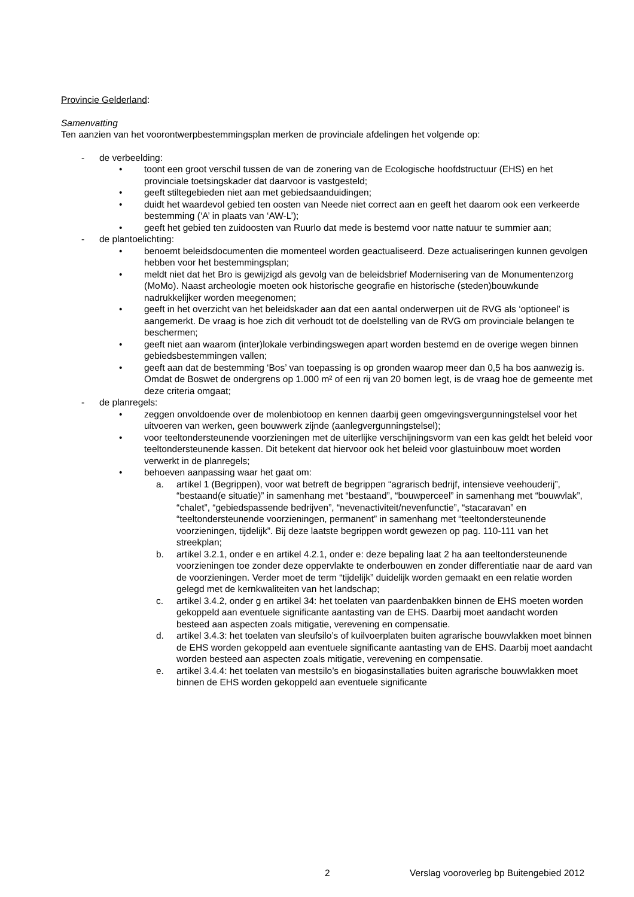Provincie Gelderland:
Samenvatting
Ten aanzien van het voorontwerpbestemmingsplan merken de provinciale afdelingen het volgende op:
- de verbeelding:
• toont een groot verschil tussen de van de zonering van de Ecologische hoofdstructuur (EHS) en het provinciale toetsingskader dat daarvoor is vastgesteld;
• geeft stiltegebieden niet aan met gebiedsaanduidingen;
• duidt het waardevol gebied ten oosten van Neede niet correct aan en geeft het daarom ook een verkeerde bestemming (‘A’ in plaats van ‘AW-L’);
• geeft het gebied ten zuidoosten van Ruurlo dat mede is bestemd voor natte natuur te summier aan;
- de plantoelichting:
• benoemt beleidsdocumenten die momenteel worden geactualiseerd. Deze actualiseringen kunnen gevolgen hebben voor het bestemmingsplan;
• meldt niet dat het Bro is gewijzigd als gevolg van de beleidsbrief Modernisering van de Monumentenzorg (MoMo). Naast archeologie moeten ook historische geografie en historische (steden)bouwkunde nadrukkelijker worden meegenomen;
• geeft in het overzicht van het beleidskader aan dat een aantal onderwerpen uit de RVG als ‘optioneel’ is aangemerkt. De vraag is hoe zich dit verhoudt tot de doelstelling van de RVG om provinciale belangen te beschermen;
• geeft niet aan waarom (inter)lokale verbindingswegen apart worden bestemd en de overige wegen binnen gebiedsbestemmingen vallen;
• geeft aan dat de bestemming ‘Bos’ van toepassing is op gronden waarop meer dan 0,5 ha bos aanwezig is. Omdat de Boswet de ondergrens op 1.000 m² of een rij van 20 bomen legt, is de vraag hoe de gemeente met deze criteria omgaat;
- de planregels:
• zeggen onvoldoende over de molenbiotoop en kennen daarbij geen omgevingsvergunningstelsel voor het uitvoeren van werken, geen bouwwerk zijnde (aanlegvergunningstelsel);
• voor teeltondersteunende voorzieningen met de uiterlijke verschijningsvorm van een kas geldt het beleid voor teeltondersteunende kassen. Dit betekent dat hiervoor ook het beleid voor glastuinbouw moet worden verwerkt in de planregels;
• behoeven aanpassing waar het gaat om:
a. artikel 1 (Begrippen), voor wat betreft de begrippen “agrarisch bedrijf, intensieve veehouderij”, “bestaand(e situatie)” in samenhang met “bestaand”, “bouwperceel” in samenhang met “bouwvlak”, “chalet”, “gebiedspassende bedrijven”, “nevenactiviteit/nevenfunctie”, “stacaravan” en “teeltondersteunende voorzieningen, permanent” in samenhang met “teeltondersteunende voorzieningen, tijdelijk”. Bij deze laatste begrippen wordt gewezen op pag. 110-111 van het streekplan;
b. artikel 3.2.1, onder e en artikel 4.2.1, onder e: deze bepaling laat 2 ha aan teeltondersteunende voorzieningen toe zonder deze oppervlakte te onderbouwen en zonder differentiatie naar de aard van de voorzieningen. Verder moet de term “tijdelijk” duidelijk worden gemaakt en een relatie worden gelegd met de kernkwaliteiten van het landschap;
c. artikel 3.4.2, onder g en artikel 34: het toelaten van paardenbakken binnen de EHS moeten worden gekoppeld aan eventuele significante aantasting van de EHS. Daarbij moet aandacht worden besteed aan aspecten zoals mitigatie, verevening en compensatie.
d. artikel 3.4.3: het toelaten van sleufsilo’s of kuilvoerplaten buiten agrarische bouwvlakken moet binnen de EHS worden gekoppeld aan eventuele significante aantasting van de EHS. Daarbij moet aandacht worden besteed aan aspecten zoals mitigatie, verevening en compensatie.
e. artikel 3.4.4: het toelaten van mestsilo’s en biogasinstallaties buiten agrarische bouwvlakken moet binnen de EHS worden gekoppeld aan eventuele significante
2 Verslag vooroverleg bp Buitengebied 2012